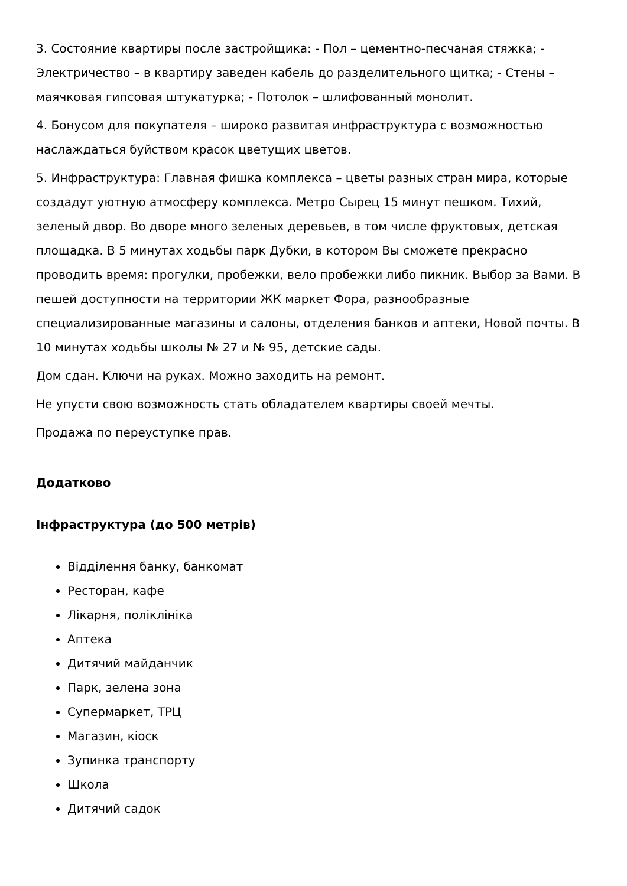3. Состояние квартиры после застройщика: - Пол – цементно-песчаная стяжка; - Электричество – в квартиру заведен кабель до разделительного щитка; - Стены – маячковая гипсовая штукатурка; - Потолок – шлифованный монолит.
4. Бонусом для покупателя – широко развитая инфраструктура с возможностью наслаждаться буйством красок цветущих цветов.
5. Инфраструктура: Главная фишка комплекса – цветы разных стран мира, которые создадут уютную атмосферу комплекса. Метро Сырец 15 минут пешком. Тихий, зеленый двор. Во дворе много зеленых деревьев, в том числе фруктовых, детская площадка. В 5 минутах ходьбы парк Дубки, в котором Вы сможете прекрасно проводить время: прогулки, пробежки, вело пробежки либо пикник. Выбор за Вами. В пешей доступности на территории ЖК маркет Фора, разнообразные специализированные магазины и салоны, отделения банков и аптеки, Новой почты. В 10 минутах ходьбы школы № 27 и № 95, детские сады.
Дом сдан. Ключи на руках. Можно заходить на ремонт.
Не упусти свою возможность стать обладателем квартиры своей мечты.
Продажа по переуступке прав.
Додатково
Інфраструктура (до 500 метрів)
Відділення банку, банкомат
Ресторан, кафе
Лікарня, поліклініка
Аптека
Дитячий майданчик
Парк, зелена зона
Супермаркет, ТРЦ
Магазин, кіоск
Зупинка транспорту
Школа
Дитячий садок